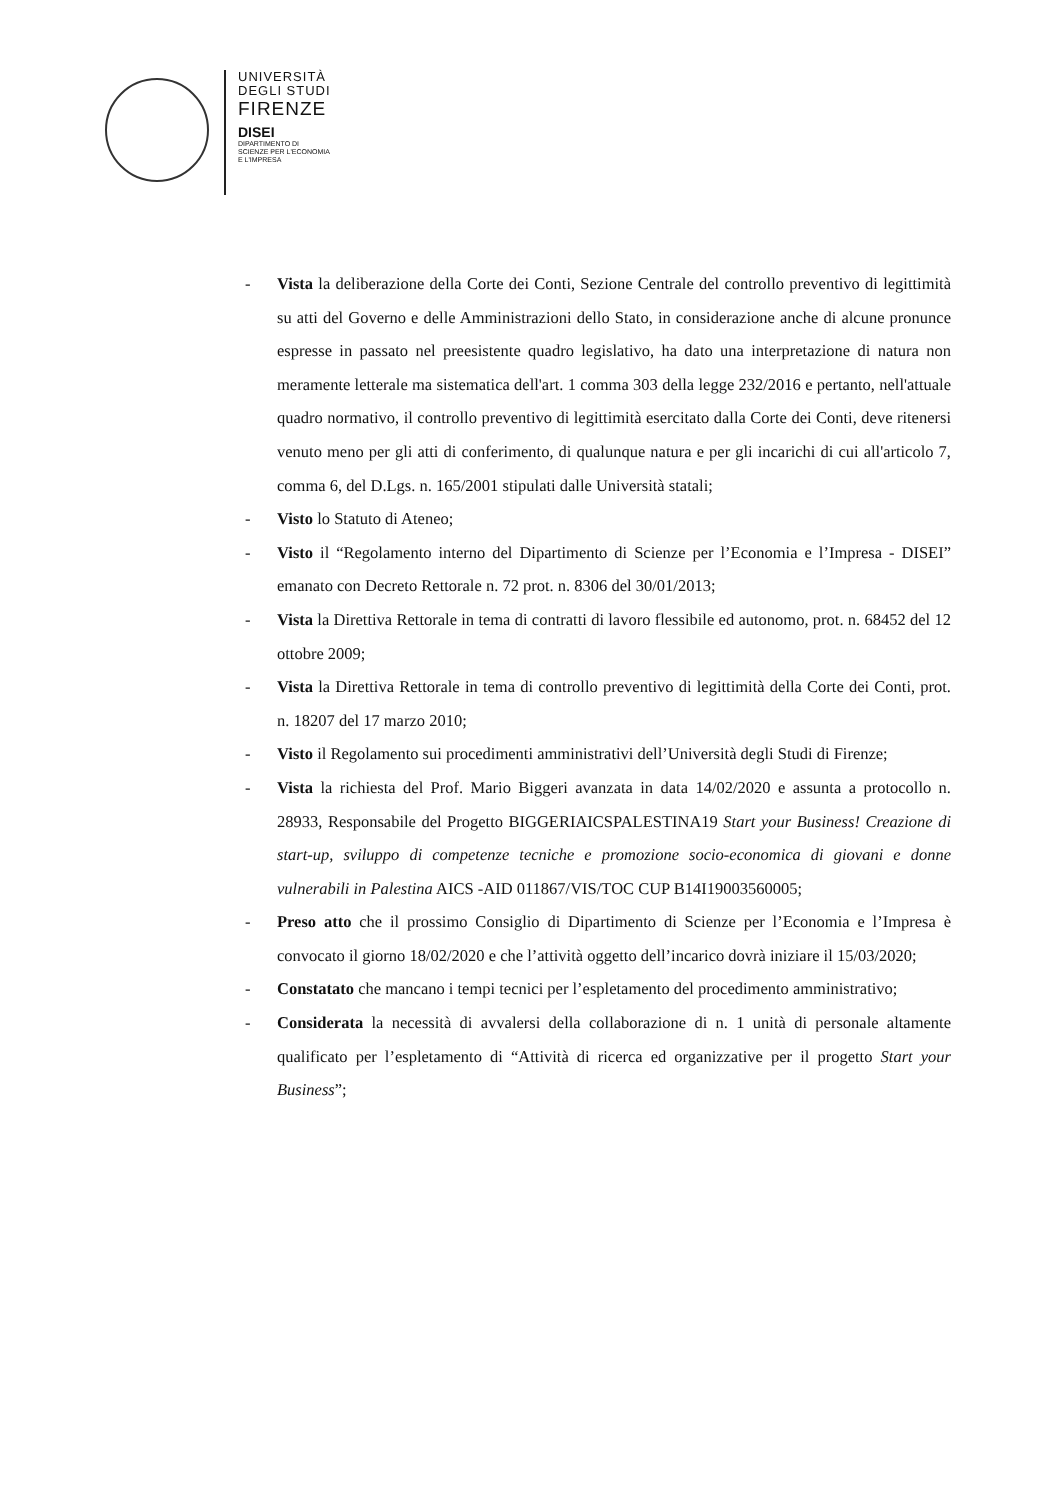UNIVERSITÀ
DEGLI STUDI
FIRENZE
DISEI
DIPARTIMENTO DI
SCIENZE PER L'ECONOMIA
E L'IMPRESA
- Vista la deliberazione della Corte dei Conti, Sezione Centrale del controllo preventivo di legittimità su atti del Governo e delle Amministrazioni dello Stato, in considerazione anche di alcune pronunce espresse in passato nel preesistente quadro legislativo, ha dato una interpretazione di natura non meramente letterale ma sistematica dell'art. 1 comma 303 della legge 232/2016 e pertanto, nell'attuale quadro normativo, il controllo preventivo di legittimità esercitato dalla Corte dei Conti, deve ritenersi venuto meno per gli atti di conferimento, di qualunque natura e per gli incarichi di cui all'articolo 7, comma 6, del D.Lgs. n. 165/2001 stipulati dalle Università statali;
- Visto lo Statuto di Ateneo;
- Visto il “Regolamento interno del Dipartimento di Scienze per l’Economia e l’Impresa - DISEI” emanato con Decreto Rettorale n. 72 prot. n. 8306 del 30/01/2013;
- Vista la Direttiva Rettorale in tema di contratti di lavoro flessibile ed autonomo, prot. n. 68452 del 12 ottobre 2009;
- Vista la Direttiva Rettorale in tema di controllo preventivo di legittimità della Corte dei Conti, prot. n. 18207 del 17 marzo 2010;
- Visto il Regolamento sui procedimenti amministrativi dell’Università degli Studi di Firenze;
- Vista la richiesta del Prof. Mario Biggeri avanzata in data 14/02/2020 e assunta a protocollo n. 28933, Responsabile del Progetto BIGGERIAICSPALESTINA19 Start your Business! Creazione di start-up, sviluppo di competenze tecniche e promozione socio-economica di giovani e donne vulnerabili in Palestina AICS -AID 011867/VIS/TOC CUP B14I19003560005;
- Preso atto che il prossimo Consiglio di Dipartimento di Scienze per l’Economia e l’Impresa è convocato il giorno 18/02/2020 e che l’attività oggetto dell’incarico dovrà iniziare il 15/03/2020;
- Constatato che mancano i tempi tecnici per l’espletamento del procedimento amministrativo;
- Considerata la necessità di avvalersi della collaborazione di n. 1 unità di personale altamente qualificato per l’espletamento di “Attività di ricerca ed organizzative per il progetto Start your Business”;